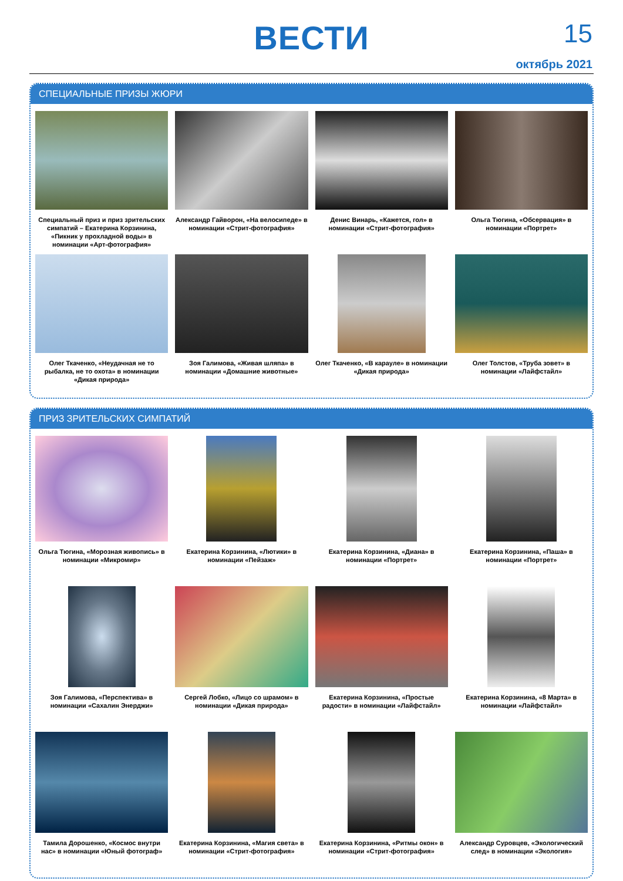ВЕСТИ
15
октябрь 2021
СПЕЦИАЛЬНЫЕ ПРИЗЫ ЖЮРИ
Специальный приз и приз зрительских симпатий – Екатерина Корзинина, «Пикник у прохладной воды» в номинации «Арт-фотография»
Александр Гайворон, «На велосипеде» в номинации «Стрит-фотография»
Денис Винарь, «Кажется, гол» в номинации «Стрит-фотография»
Ольга Тюгина, «Обсервация» в номинации «Портрет»
Олег Ткаченко, «Неудачная не то рыбалка, не то охота» в номинации «Дикая природа»
Зоя Галимова, «Живая шляпа» в номинации «Домашние животные»
Олег Ткаченко, «В карауле» в номинации «Дикая природа»
Олег Толстов, «Труба зовет» в номинации «Лайфстайл»
ПРИЗ ЗРИТЕЛЬСКИХ СИМПАТИЙ
Ольга Тюгина, «Морозная живопись» в номинации «Микромир»
Екатерина Корзинина, «Лютики» в номинации «Пейзаж»
Екатерина Корзинина, «Диана» в номинации «Портрет»
Екатерина Корзинина, «Паша» в номинации «Портрет»
Зоя Галимова, «Перспектива» в номинации «Сахалин Энерджи»
Сергей Лобко, «Лицо со шрамом» в номинации «Дикая природа»
Екатерина Корзинина, «Простые радости» в номинации «Лайфстайл»
Екатерина Корзинина, «8 Марта» в номинации «Лайфстайл»
Тамила Дорошенко, «Космос внутри нас» в номинации «Юный фотограф»
Екатерина Корзинина, «Магия света» в номинации «Стрит-фотография»
Екатерина Корзинина, «Ритмы окон» в номинации «Стрит-фотография»
Александр Суровцев, «Экологический след» в номинации «Экология»